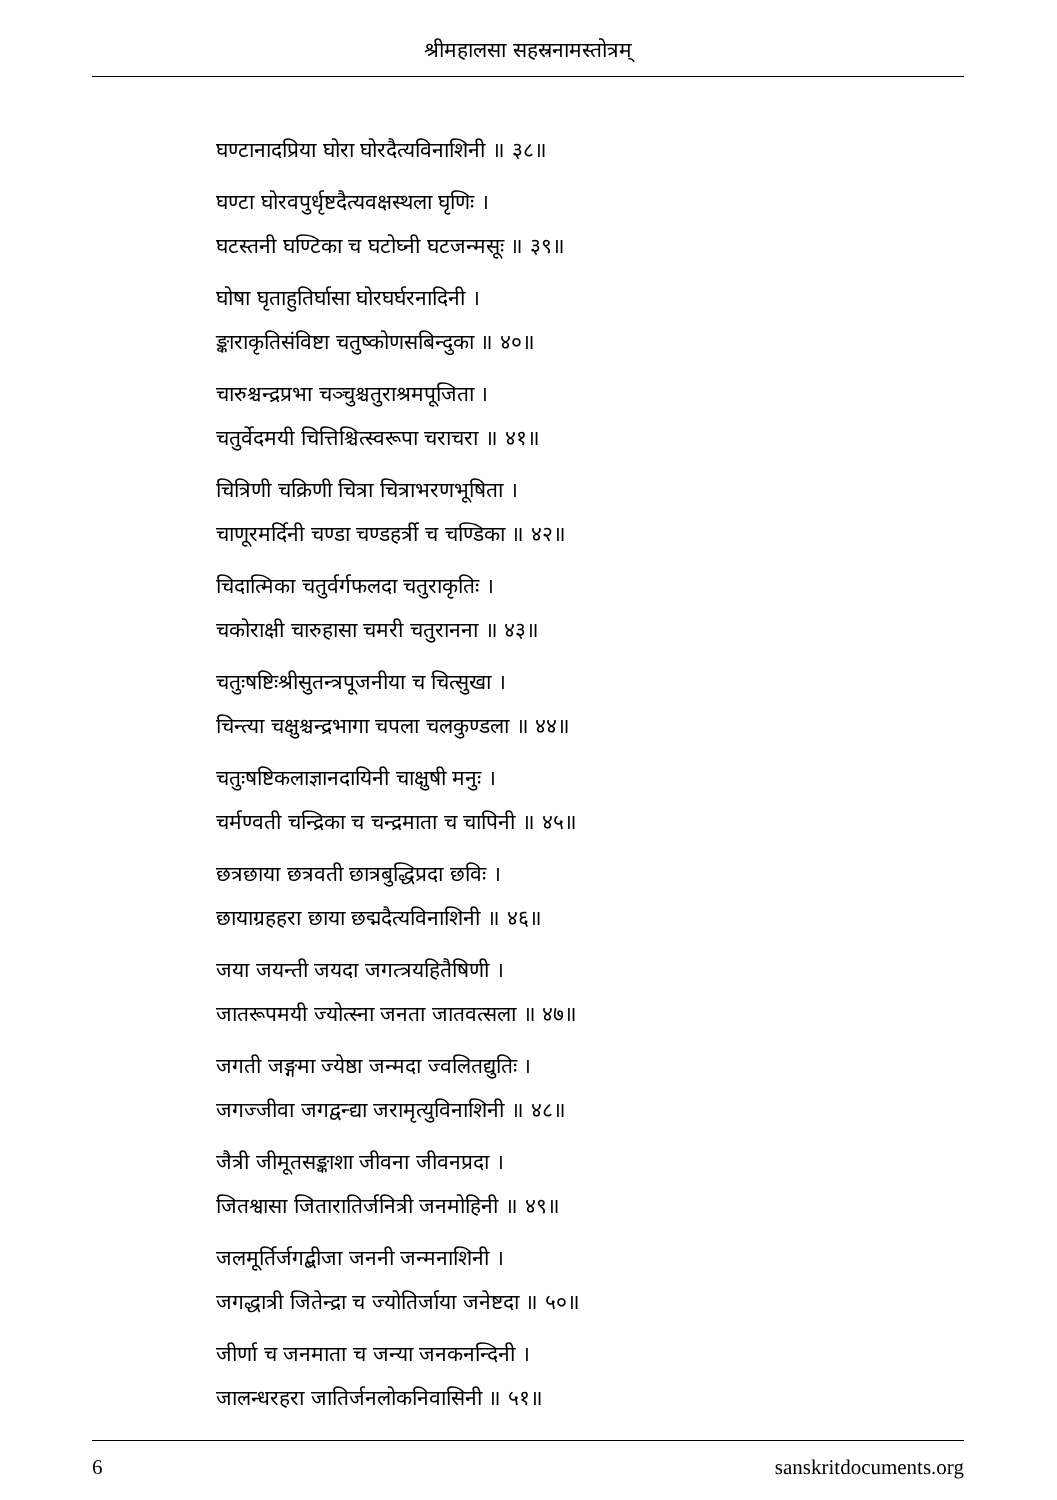श्रीमहालसा सहस्रनामस्तोत्रम्
घण्टानादप्रिया घोरा घोरदैत्यविनाशिनी ॥ ३८॥
घण्टा घोरवपुर्धृष्टदैत्यवक्षस्थला घृणिः ।
घटस्तनी घण्टिका च घटोघ्नी घटजन्मसूः ॥ ३९॥
घोषा घृताहुतिर्घासा घोरघर्घरनादिनी ।
ङ्काराकृतिसंविष्टा चतुष्कोणसबिन्दुका ॥ ४०॥
चारुश्चन्द्रप्रभा चञ्चुश्चतुराश्रमपूजिता ।
चतुर्वेदमयी चित्तिश्चित्स्वरूपा चराचरा ॥ ४१॥
चित्रिणी चक्रिणी चित्रा चित्राभरणभूषिता ।
चाणूरमर्दिनी चण्डा चण्डहर्त्री च चण्डिका ॥ ४२॥
चिदात्मिका चतुर्वर्गफलदा चतुराकृतिः ।
चकोराक्षी चारुहासा चमरी चतुरानना ॥ ४३॥
चतुःषष्टिःश्रीसुतन्त्रपूजनीया च चित्सुखा ।
चिन्त्या चक्षुश्चन्द्रभागा चपला चलकुण्डला ॥ ४४॥
चतुःषष्टिकलाज्ञानदायिनी चाक्षुषी मनुः ।
चर्मण्वती चन्द्रिका च चन्द्रमाता च चापिनी ॥ ४५॥
छत्रछाया छत्रवती छात्रबुद्धिप्रदा छविः ।
छायाग्रहहरा छाया छद्मदैत्यविनाशिनी ॥ ४६॥
जया जयन्ती जयदा जगत्त्रयहितैषिणी ।
जातरूपमयी ज्योत्स्ना जनता जातवत्सला ॥ ४७॥
जगती जङ्गमा ज्येष्ठा जन्मदा ज्वलितद्युतिः ।
जगज्जीवा जगद्वन्द्या जरामृत्युविनाशिनी ॥ ४८॥
जैत्री जीमूतसङ्काशा जीवना जीवनप्रदा ।
जितश्वासा जितारातिर्जनित्री जनमोहिनी ॥ ४९॥
जलमूर्तिर्जगद्बीजा जननी जन्मनाशिनी ।
जगद्धात्री जितेन्द्रा च ज्योतिर्जाया जनेष्टदा ॥ ५०॥
जीर्णा च जनमाता च जन्या जनकनन्दिनी ।
जालन्धरहरा जातिर्जनलोकनिवासिनी ॥ ५१॥
6 sanskritdocuments.org